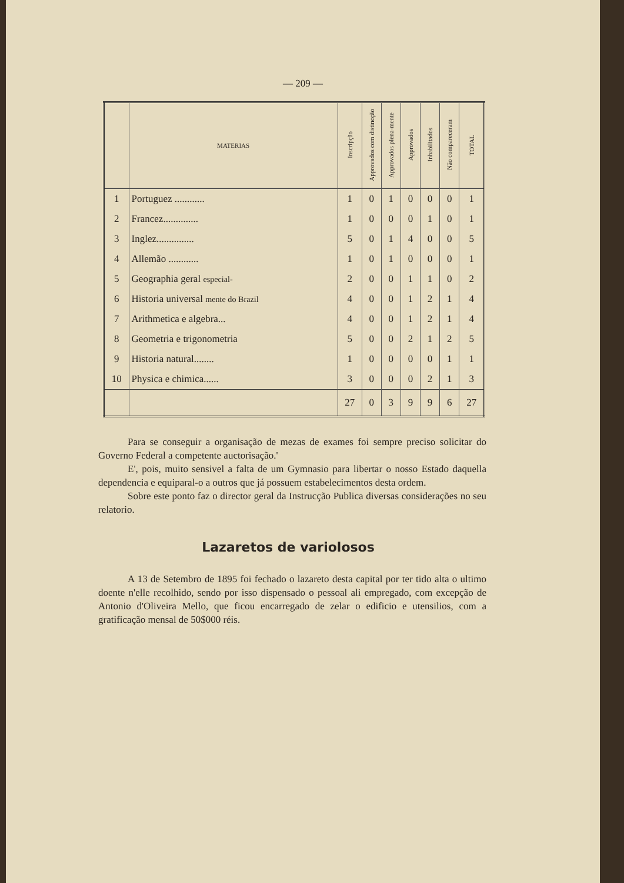— 209 —
| | MATERIAS | Inscripção | Approvados com distincção | Approvados plena-mente | Approvados | Inhabilitados | Não compareceram | TOTAL |
| --- | --- | --- | --- | --- | --- | --- | --- | --- |
| 1 | Portuguez ............ | 1 | 0 | 1 | 0 | 0 | 0 | 1 |
| 2 | Francez.............. | 1 | 0 | 0 | 0 | 1 | 0 | 1 |
| 3 | Inglez............... | 5 | 0 | 1 | 4 | 0 | 0 | 5 |
| 4 | Allemão ............ | 1 | 0 | 1 | 0 | 0 | 0 | 1 |
| 5 | Geographia geral especial- | 2 | 0 | 0 | 1 | 1 | 0 | 2 |
| 6 | Historia universal mente do Brazil | 4 | 0 | 0 | 1 | 2 | 1 | 4 |
| 7 | Arithmetica e algebra... | 4 | 0 | 0 | 1 | 2 | 1 | 4 |
| 8 | Geometria e trigonometria | 5 | 0 | 0 | 2 | 1 | 2 | 5 |
| 9 | Historia natural........ | 1 | 0 | 0 | 0 | 0 | 1 | 1 |
| 10 | Physica e chimica...... | 3 | 0 | 0 | 0 | 2 | 1 | 3 |
| | | 27 | 0 | 3 | 9 | 9 | 6 | 27 |
Para se conseguir a organisação de mezas de exames foi sempre preciso solicitar do Governo Federal a competente auctorisação.'
E', pois, muito sensivel a falta de um Gymnasio para libertar o nosso Estado daquella dependencia e equiparal-o a outros que já possuem estabelecimentos desta ordem.
Sobre este ponto faz o director geral da Instrucção Publica diversas considerações no seu relatorio.
Lazaretos de variolosos
A 13 de Setembro de 1895 foi fechado o lazareto desta capital por ter tido alta o ultimo doente n'elle recolhido, sendo por isso dispensado o pessoal ali empregado, com excepção de Antonio d'Oliveira Mello, que ficou encarregado de zelar o edificio e utensilios, com a gratificação mensal de 50$000 réis.